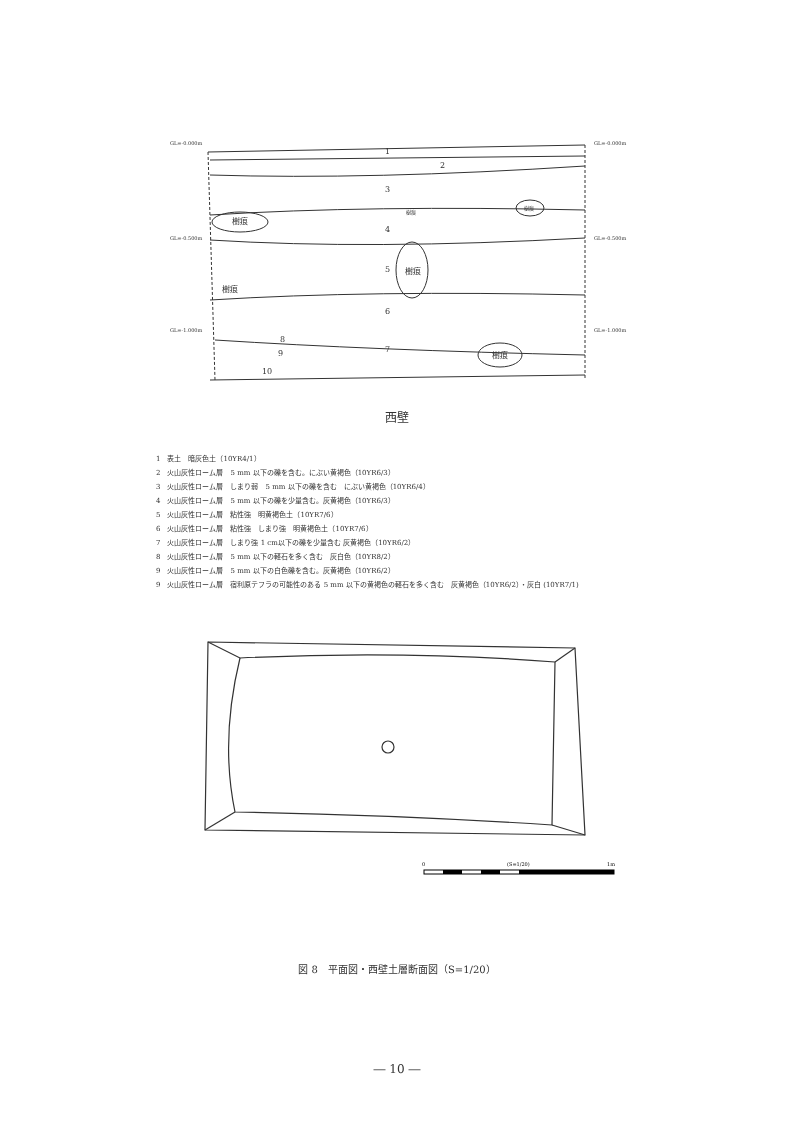1
2
3
4
5
6
7
8
9
10
樹痕
樹痕
樹痕
樹痕
樹痕
樹痕
GL=-0.000m
GL=-0.000m
GL=-0.500m
GL=-0.500m
GL=-1.000m
GL=-1.000m
西壁
1　表土　暗灰色土（10YR4/1）
2　火山灰性ローム層　5 mm 以下の礫を含む。にぶい黄褐色（10YR6/3）
3　火山灰性ローム層　しまり弱　5 mm 以下の礫を含む　にぶい黄褐色（10YR6/4）
4　火山灰性ローム層　5 mm 以下の礫を少量含む。灰黄褐色（10YR6/3）
5　火山灰性ローム層　粘性強　明黄褐色土（10YR7/6）
6　火山灰性ローム層　粘性強　しまり強　明黄褐色土（10YR7/6）
7　火山灰性ローム層　しまり強 1 cm以下の礫を少量含む 灰黄褐色（10YR6/2）
8　火山灰性ローム層　5 mm 以下の軽石を多く含む　灰白色（10YR8/2）
9　火山灰性ローム層　5 mm 以下の白色礫を含む。灰黄褐色（10YR6/2）
9　火山灰性ローム層　宿利原テフラの可能性のある 5 mm 以下の黄褐色の軽石を多く含む　灰黄褐色（10YR6/2）・灰白 (10YR7/1)
0
(S=1/20)
1m
図 8　平面図・西壁土層断面図（S=1/20）
― 10 ―